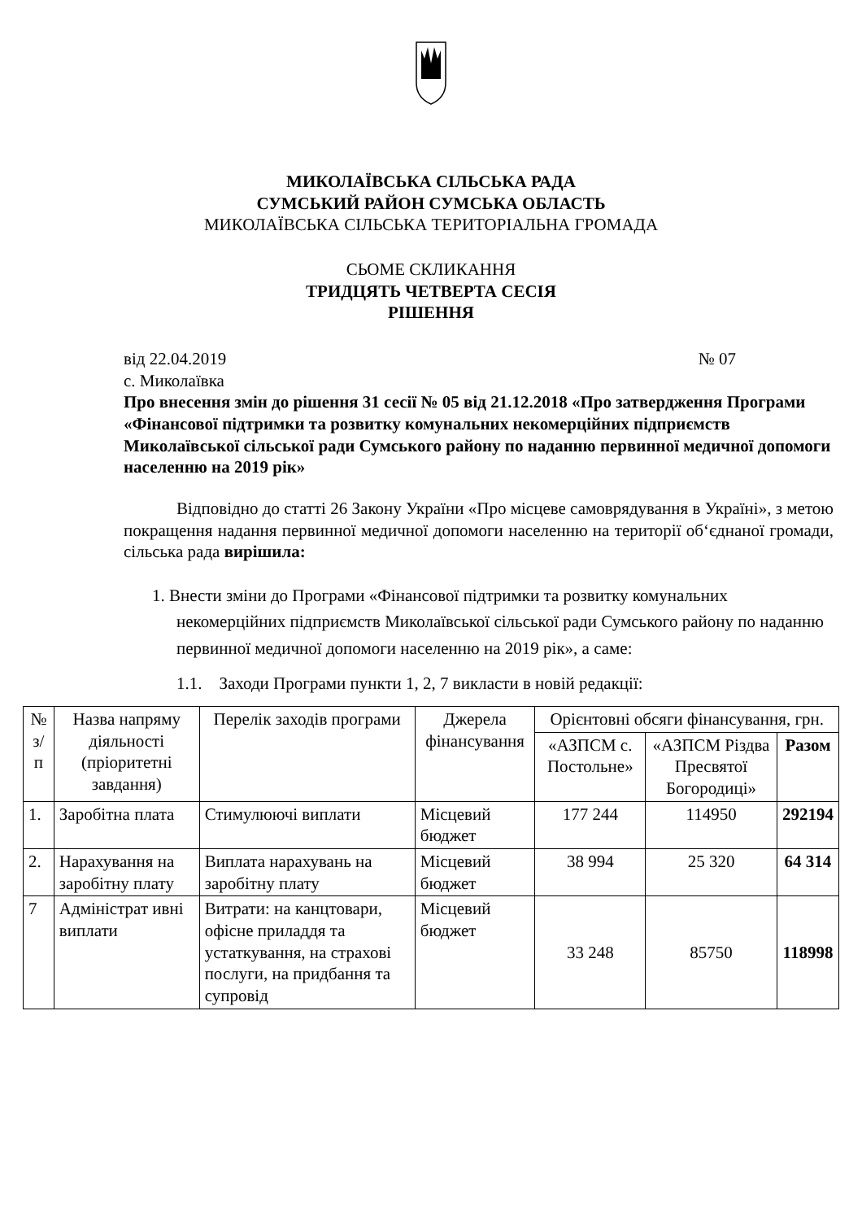МИКОЛАЇВСЬКА СІЛЬСЬКА РАДА
СУМСЬКИЙ РАЙОН СУМСЬКА ОБЛАСТЬ
МИКОЛАЇВСЬКА СІЛЬСЬКА ТЕРИТОРІАЛЬНА ГРОМАДА
СЬОМЕ СКЛИКАННЯ
ТРИДЦЯТЬ ЧЕТВЕРТА СЕСІЯ
РІШЕННЯ
від 22.04.2019 № 07
с. Миколаївка
Про внесення змін до рішення 31 сесії № 05 від 21.12.2018 «Про затвердження Програми «Фінансової підтримки та розвитку комунальних некомерційних підприємств Миколаївської сільської ради Сумського району по наданню первинної медичної допомоги населенню на 2019 рік»
Відповідно до статті 26 Закону України «Про місцеве самоврядування в Україні», з метою покращення надання первинної медичної допомоги населенню на території об‘єднаної громади, сільська рада вирішила:
1. Внести зміни до Програми «Фінансової підтримки та розвитку комунальних некомерційних підприємств Миколаївської сільської ради Сумського району по наданню первинної медичної допомоги населенню на 2019 рік», а саме:
1.1. Заходи Програми пункти 1, 2, 7 викласти в новій редакції:
| № з/п | Назва напряму діяльності (пріоритетні завдання) | Перелік заходів програми | Джерела фінансування | Орієнтовні обсяги фінансування, грн. | | |
| --- | --- | --- | --- | --- | --- | --- |
| | | | | «АЗПСМ с. Постольне» | «АЗПСМ Різдва Пресвятої Богородиці» | Разом |
| 1. | Заробітна плата | Стимулюючі виплати | Місцевий бюджет | 177 244 | 114950 | 292194 |
| 2. | Нарахування на заробітну плату | Виплата нарахувань на заробітну плату | Місцевий бюджет | 38 994 | 25 320 | 64 314 |
| 7 | Адміністрат ивні виплати | Витрати: на канцтовари, офісне приладдя та устаткування, на страхові послуги, на придбання та супровід | Місцевий бюджет | 33 248 | 85750 | 118998 |